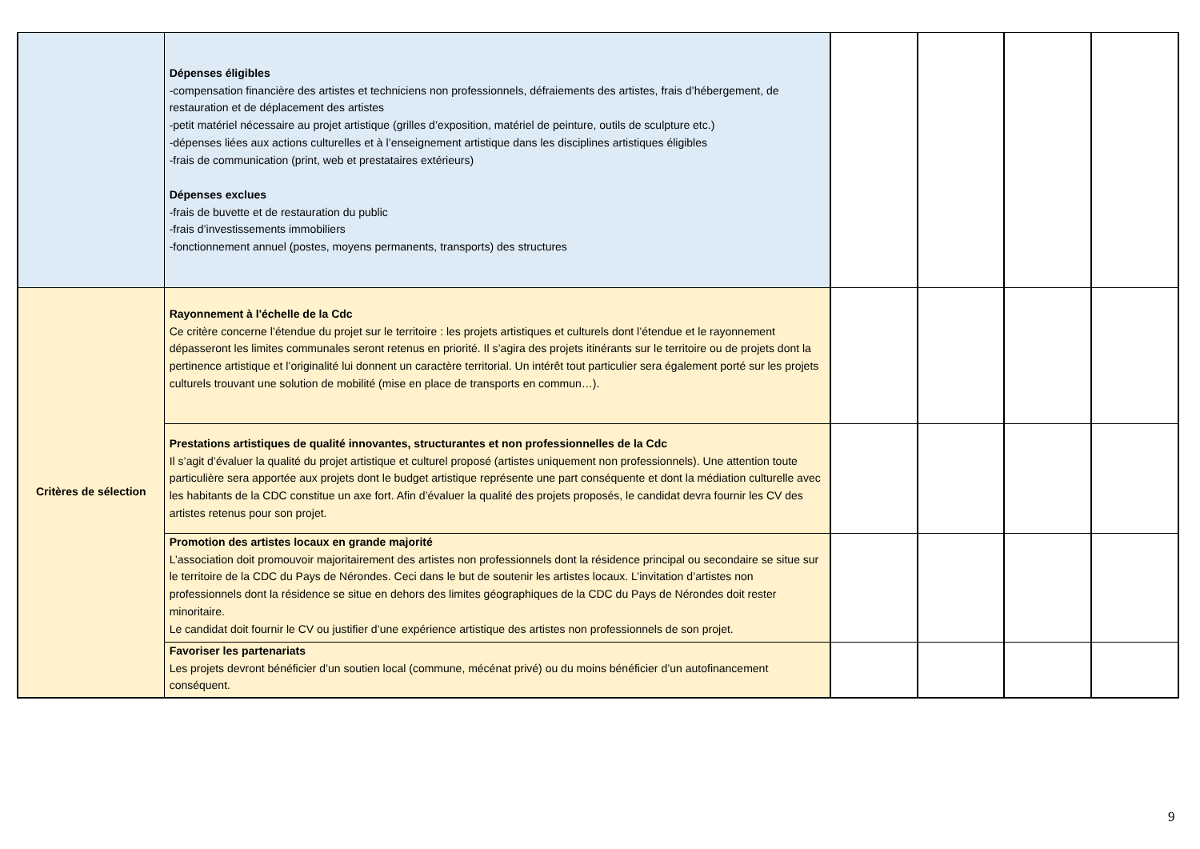| | Dépenses éligibles -compensation financière des artistes et techniciens non professionnels, défraiements des artistes, frais d’hébergement, de restauration et de déplacement des artistes -petit matériel nécessaire au projet artistique (grilles d’exposition, matériel de peinture, outils de sculpture etc.) -dépenses liées aux actions culturelles et à l’enseignement artistique dans les disciplines artistiques éligibles -frais de communication (print, web et prestataires extérieurs) Dépenses exclues -frais de buvette et de restauration du public -frais d’investissements immobiliers -fonctionnement annuel (postes, moyens permanents, transports) des structures | | | | |
| Critères de sélection | Rayonnement à l'échelle de la Cdc Ce critère concerne l’étendue du projet sur le territoire : les projets artistiques et culturels dont l’étendue et le rayonnement dépasseront les limites communales seront retenus en priorité. Il s’agira des projets itinérants sur le territoire ou de projets dont la pertinence artistique et l’originalité lui donnent un caractère territorial. Un intérêt tout particulier sera également porté sur les projets culturels trouvant une solution de mobilité (mise en place de transports en commun…). | | | | |
| | Prestations artistiques de qualité innovantes, structurantes et non professionnelles de la Cdc Il s’agit d’évaluer la qualité du projet artistique et culturel proposé (artistes uniquement non professionnels). Une attention toute particulière sera apportée aux projets dont le budget artistique représente une part conséquente et dont la médiation culturelle avec les habitants de la CDC constitue un axe fort. Afin d’évaluer la qualité des projets proposés, le candidat devra fournir les CV des artistes retenus pour son projet. | | | | |
| | Promotion des artistes locaux en grande majorité L’association doit promouvoir majoritairement des artistes non professionnels dont la résidence principal ou secondaire se situe sur le territoire de la CDC du Pays de Nérondes. Ceci dans le but de soutenir les artistes locaux. L’invitation d’artistes non professionnels dont la résidence se situe en dehors des limites géographiques de la CDC du Pays de Nérondes doit rester minoritaire. Le candidat doit fournir le CV ou justifier d’une expérience artistique des artistes non professionnels de son projet. | | | | |
| | Favoriser les partenariats Les projets devront bénéficier d’un soutien local (commune, mécénat privé) ou du moins bénéficier d’un autofinancement conséquent. | | | | |
9